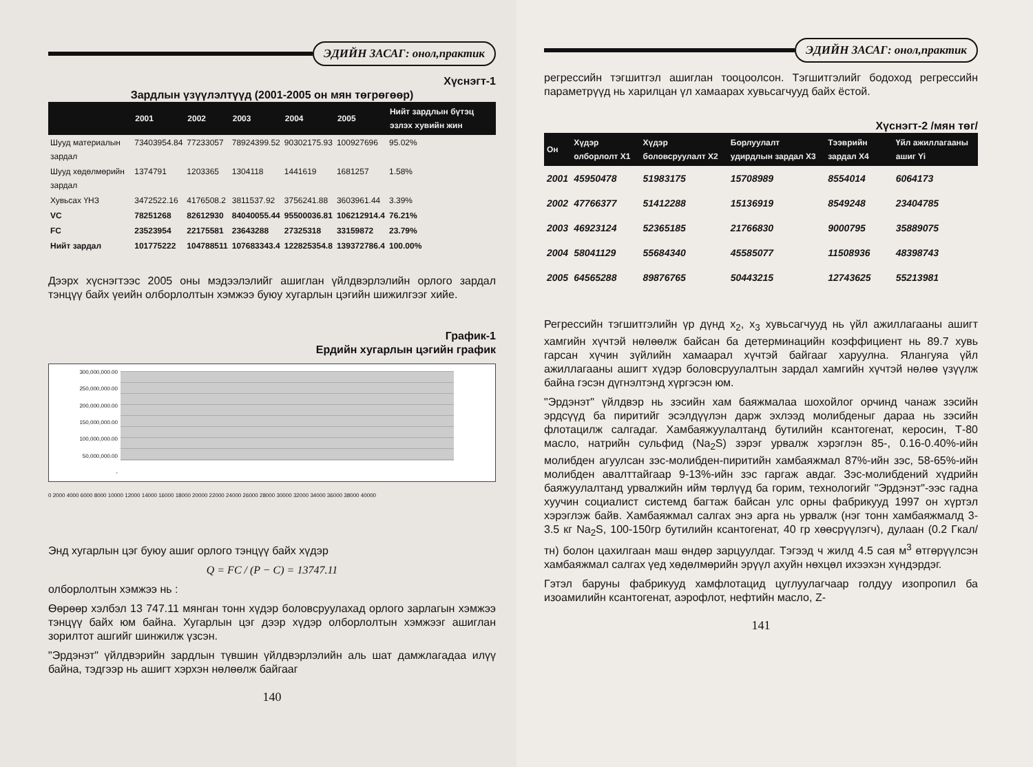ЭДИЙН ЗАСАГ: онол,практик
Хүснэгт-1
Зардлын үзүүлэлтүүд (2001-2005 он мян төгрөгөөр)
| | 2001 | 2002 | 2003 | 2004 | 2005 | Нийт зардлын бүтэц эзлэх хувийн жин |
| --- | --- | --- | --- | --- | --- | --- |
| Шууд материалын зардал | 73403954.84 | 77233057 | 78924399.52 | 90302175.93 | 100927696 | 95.02% |
| Шууд хөдөлмөрийн зардал | 1374791 | 1203365 | 1304118 | 1441619 | 1681257 | 1.58% |
| Хувьсах ҮНЗ | 3472522.16 | 4176508.2 | 3811537.92 | 3756241.88 | 3603961.44 | 3.39% |
| VC | 78251268 | 82612930 | 84040055.44 | 95500036.81 | 106212914.4 | 76.21% |
| FC | 23523954 | 22175581 | 23643288 | 27325318 | 33159872 | 23.79% |
| Нийт зардал | 101775222 | 104788511 | 107683343.4 | 122825354.8 | 139372786.4 | 100.00% |
Дээрх хүснэгтээс 2005 оны мэдээлэлийг ашиглан үйлдвэрлэлийн орлого зардал тэнцүү байх үеийн олборлолтын хэмжээ буюу хугарлын цэгийн шижилгээг хийе.
График-1
Ердийн хугарлын цэгийн график
300,000,000.00
250,000,000.00
200,000,000.00
150,000,000.00
100,000,000.00
50,000,000.00
-
0 2000 4000 6000 8000 10000 12000 14000 16000 18000 20000 22000 24000 26000 28000 30000 32000 34000 36000 38000 40000
Энд хугарлын цэг буюу ашиг орлого тэнцүү байх хүдэр
Q = FC / (P − C) = 13747.11
олборлолтын хэмжээ нь :
Өөрөөр хэлбэл 13 747.11 мянган тонн хүдэр боловсруулахад орлого зарлагын хэмжээ тэнцүү байх юм байна. Хугарлын цэг дээр хүдэр олборлолтын хэмжээг ашиглан зорилтот ашгийг шинжилж үзсэн.
"Эрдэнэт" үйлдвэрийн зардлын түвшин үйлдвэрлэлийн аль шат дамжлагадаа илүү байна, тэдгээр нь ашигт хэрхэн нөлөөлж байгааг
140
ЭДИЙН ЗАСАГ: онол,практик
регрессийн тэгшитгэл ашиглан тооцоолсон. Тэгшитгэлийг бодоход регрессийн параметрүүд нь харилцан үл хамаарах хувьсагчууд байх ёстой.
Хүснэгт-2 /мян төг/
| Он | Хүдэр олборлолт X1 | Хүдэр боловсруулалт X2 | Борлуулалт удирдлын зардал X3 | Тээврийн зардал X4 | Үйл ажиллагааны ашиг Yi |
| --- | --- | --- | --- | --- | --- |
| 2001 | 45950478 | 51983175 | 15708989 | 8554014 | 6064173 |
| 2002 | 47766377 | 51412288 | 15136919 | 8549248 | 23404785 |
| 2003 | 46923124 | 52365185 | 21766830 | 9000795 | 35889075 |
| 2004 | 58041129 | 55684340 | 45585077 | 11508936 | 48398743 |
| 2005 | 64565288 | 89876765 | 50443215 | 12743625 | 55213981 |
Регрессийн тэгшитгэлийн үр дүнд x<sub>2</sub>, x<sub>3</sub> хувьсагчууд нь үйл ажиллагааны ашигт хамгийн хүчтэй нөлөөлж байсан ба детерминацийн коэффициент нь 89.7 хувь гарсан хүчин зүйлийн хамаарал хүчтэй байгааг харуулна. Ялангуяа үйл ажиллагааны ашигт хүдэр боловсруулалтын зардал хамгийн хүчтэй нөлөө үзүүлж байна гэсэн дүгнэлтэнд хүргэсэн юм.
"Эрдэнэт" үйлдвэр нь зэсийн хам баяжмалаа шохойлог орчинд чанаж зэсийн эрдсүүд ба пиритийг эсэлдүүлэн дарж эхлээд молибденыг дараа нь зэсийн флотацилж салгадаг. Хамбаяжуулалтанд бутилийн ксантогенат, керосин, Т-80 масло, натрийн сульфид (Na<sub>2</sub>S) зэрэг урвалж хэрэглэн 85-, 0.16-0.40%-ийн молибден агуулсан зэс-молибден-пиритийн хамбаяжмал 87%-ийн зэс, 58-65%-ийн молибден авалттайгаар 9-13%-ийн зэс гаргаж авдаг. Зэс-молибдений хүдрийн баяжуулалтанд урвалжийн ийм төрлүүд ба горим, технологийг "Эрдэнэт"-ээс гадна хуучин социалист системд багтаж байсан улс орны фабрикууд 1997 он хүртэл хэрэглэж байв. Хамбаяжмал салгах энэ арга нь урвалж (нэг тонн хамбаяжмалд 3-3.5 кг Na<sub>2</sub>S, 100-150гр бутилийн ксантогенат, 40 гр хөөсрүүлэгч), дулаан (0.2 Гкал/тн) болон цахилгаан маш өндөр зарцуулдаг. Тэгээд ч жилд 4.5 сая м<sup>3</sup> өтгөрүүлсэн хамбаяжмал салгах үед хөдөлмөрийн эрүүл ахуйн нөхцөл ихээхэн хүндэрдэг.
Гэтэл баруны фабрикууд хамфлотацид цуглуулагчаар голдуу изопропил ба изоамилийн ксантогенат, аэрофлот, нефтийн масло, Z-
141